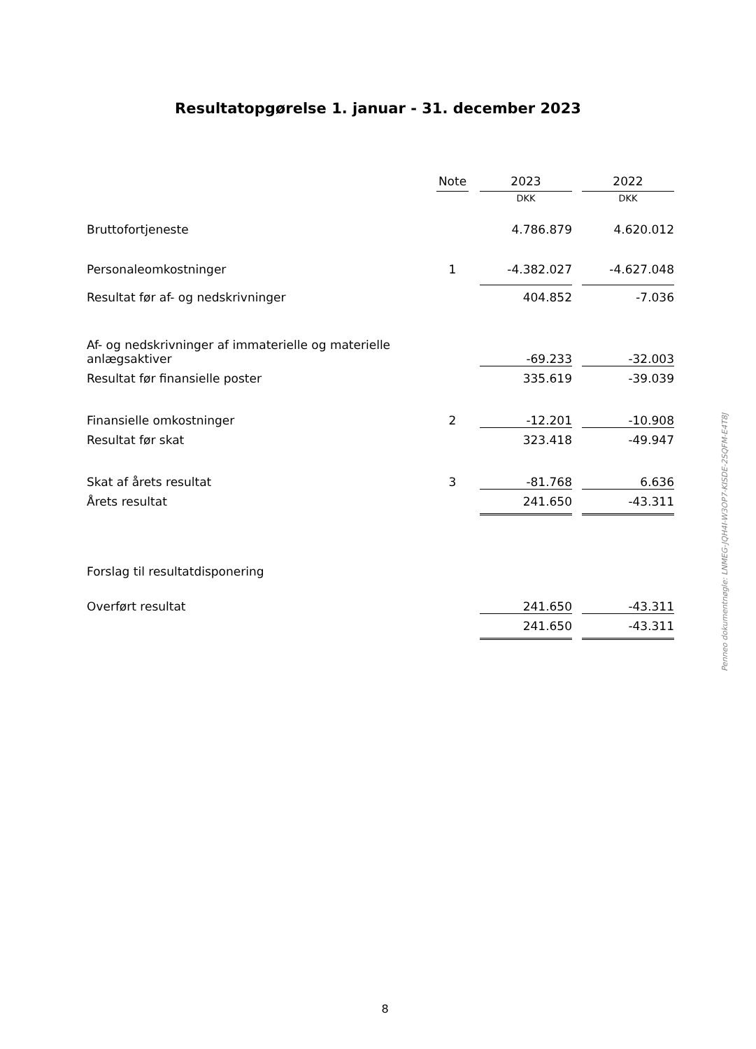Resultatopgørelse 1. januar - 31. december 2023
| | Note | | 2023 | | 2022 |
| --- | --- | --- | --- | --- | --- |
| | | | DKK | | DKK |
| Bruttofortjeneste | | | 4.786.879 | | 4.620.012 |
| Personaleomkostninger | 1 | | -4.382.027 | | -4.627.048 |
| Resultat før af- og nedskrivninger | | | 404.852 | | -7.036 |
| Af- og nedskrivninger af immaterielle og materielle anlægsaktiver | | | -69.233 | | -32.003 |
| Resultat før finansielle poster | | | 335.619 | | -39.039 |
| Finansielle omkostninger | 2 | | -12.201 | | -10.908 |
| Resultat før skat | | | 323.418 | | -49.947 |
| Skat af årets resultat | 3 | | -81.768 | | 6.636 |
| Årets resultat | | | 241.650 | | -43.311 |
| Forslag til resultatdisponering | | | | | |
| Overført resultat | | | 241.650 | | -43.311 |
| | | | 241.650 | | -43.311 |
Penneo dokumentnøgle: LNMEG-JQH4I-W3OP7-KISDE-2SQFM-E4T8J
8